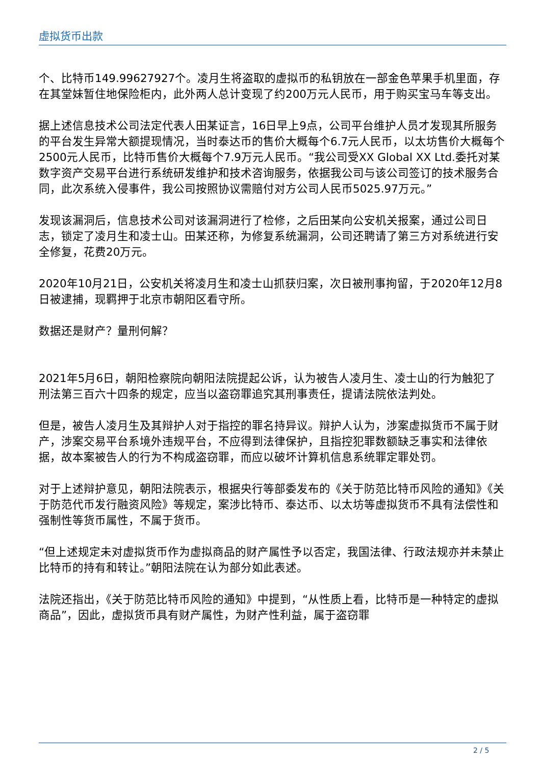虚拟货币出款
个、比特币149.99627927个。凌月生将盗取的虚拟币的私钥放在一部金色苹果手机里面，存在其堂妹暂住地保险柜内，此外两人总计变现了约200万元人民币，用于购买宝马车等支出。
据上述信息技术公司法定代表人田某证言，16日早上9点，公司平台维护人员才发现其所服务的平台发生异常大额提现情况，当时泰达币的售价大概每个6.7元人民币，以太坊售价大概每个2500元人民币，比特币售价大概每个7.9万元人民币。“我公司受XX Global XX Ltd.委托对某数字资产交易平台进行系统研发维护和技术咨询服务，依据我公司与该公司签订的技术服务合同，此次系统入侵事件，我公司按照协议需赔付对方公司人民币5025.97万元。”
发现该漏洞后，信息技术公司对该漏洞进行了检修，之后田某向公安机关报案，通过公司日志，锁定了凌月生和凌士山。田某还称，为修复系统漏洞，公司还聘请了第三方对系统进行安全修复，花费20万元。
2020年10月21日，公安机关将凌月生和凌士山抓获归案，次日被刑事拘留，于2020年12月8日被逮捕，现羁押于北京市朝阳区看守所。
数据还是财产？量刑何解？
2021年5月6日，朝阳检察院向朝阳法院提起公诉，认为被告人凌月生、凌士山的行为触犯了刑法第三百六十四条的规定，应当以盗窃罪追究其刑事责任，提请法院依法判处。
但是，被告人凌月生及其辩护人对于指控的罪名持异议。辩护人认为，涉案虚拟货币不属于财产，涉案交易平台系境外违规平台，不应得到法律保护，且指控犯罪数额缺乏事实和法律依据，故本案被告人的行为不构成盗窃罪，而应以破坏计算机信息系统罪定罪处罚。
对于上述辩护意见，朝阳法院表示，根据央行等部委发布的《关于防范比特币风险的通知》《关于防范代币发行融资风险》等规定，案涉比特币、泰达币、以太坊等虚拟货币不具有法偿性和强制性等货币属性，不属于货币。
“但上述规定未对虚拟货币作为虚拟商品的财产属性予以否定，我国法律、行政法规亦并未禁止比特币的持有和转让。”朝阳法院在认为部分如此表述。
法院还指出，《关于防范比特币风险的通知》中提到，“从性质上看，比特币是一种特定的虚拟商品”，因此，虚拟货币具有财产属性，为财产性利益，属于盗窃罪
2 / 5